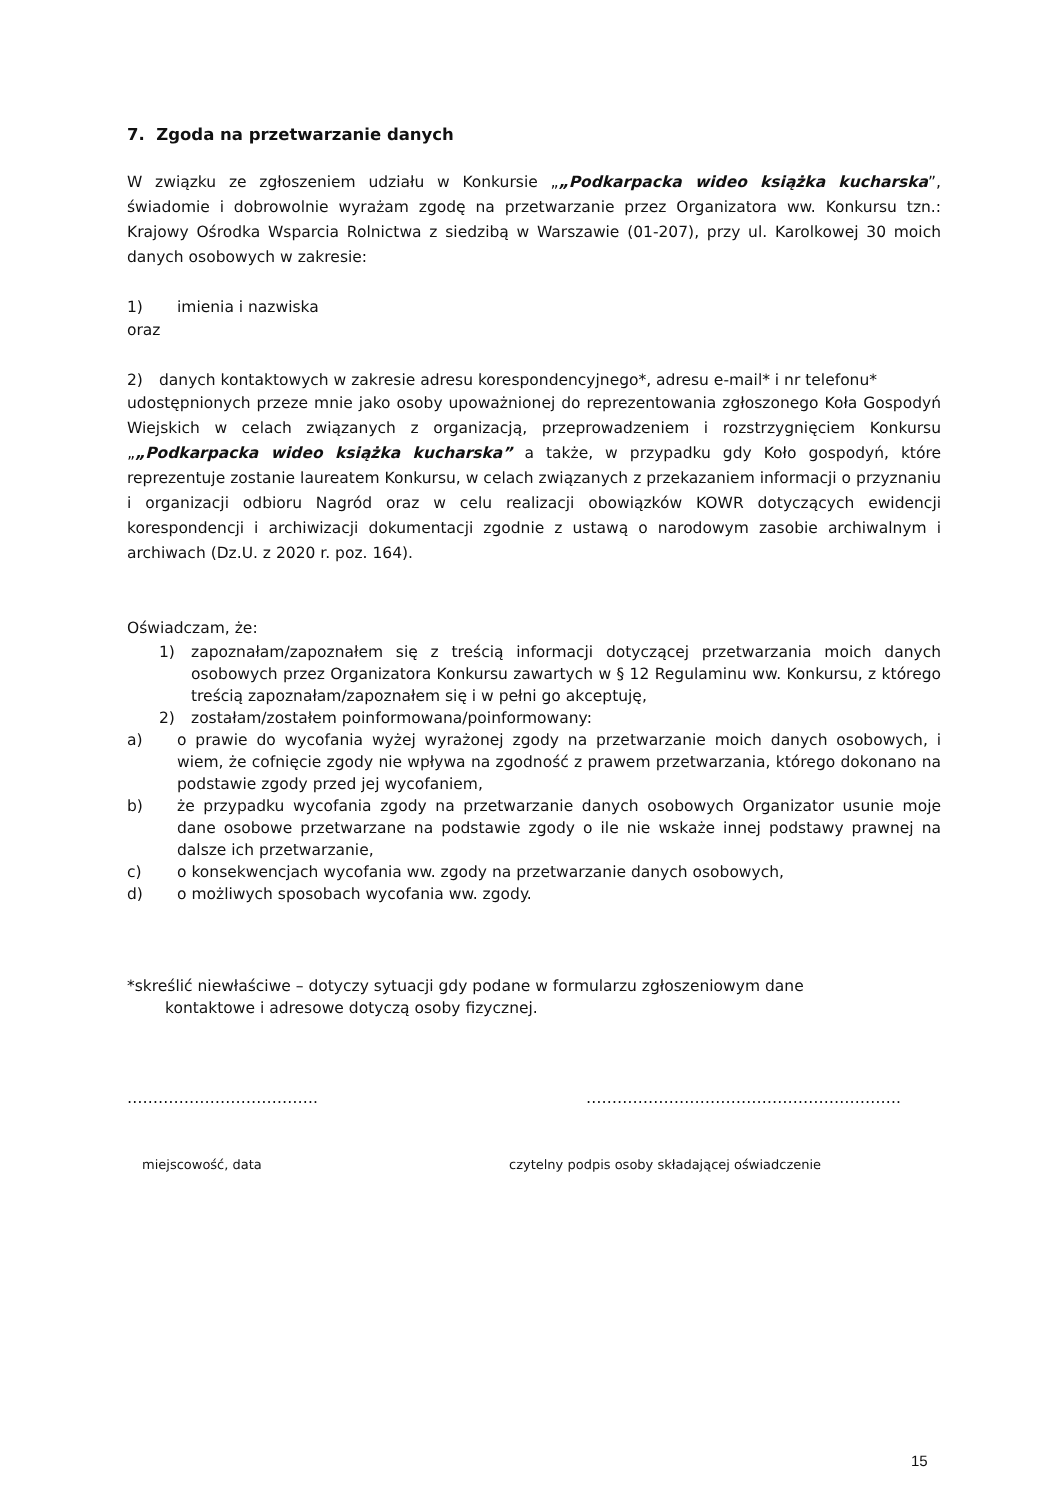7. Zgoda na przetwarzanie danych
W związku ze zgłoszeniem udziału w Konkursie „„Podkarpacka wideo książka kucharska”, świadomie i dobrowolnie wyrażam zgodę na przetwarzanie przez Organizatora ww. Konkursu tzn.: Krajowy Ośrodka Wsparcia Rolnictwa z siedzibą w Warszawie (01-207), przy ul. Karolkowej 30 moich danych osobowych w zakresie:
1) imienia i nazwiska
oraz
2) danych kontaktowych w zakresie adresu korespondencyjnego*, adresu e-mail* i nr telefonu*
udostępnionych przeze mnie jako osoby upoważnionej do reprezentowania zgłoszonego Koła Gospodyń Wiejskich w celach związanych z organizacją, przeprowadzeniem i rozstrzygnięciem Konkursu „„Podkarpacka wideo książka kucharska” a także, w przypadku gdy Koło gospodyń, które reprezentuje zostanie laureatem Konkursu, w celach związanych z przekazaniem informacji o przyznaniu i organizacji odbioru Nagród oraz w celu realizacji obowiązków KOWR dotyczących ewidencji korespondencji i archiwizacji dokumentacji zgodnie z ustawą o narodowym zasobie archiwalnym i archiwach (Dz.U. z 2020 r. poz. 164).
Oświadczam, że:
1) zapoznałam/zapoznałem się z treścią informacji dotyczącej przetwarzania moich danych osobowych przez Organizatora Konkursu zawartych w § 12 Regulaminu ww. Konkursu, z którego treścią zapoznałam/zapoznałem się i w pełni go akceptuję,
2) zostałam/zostałem poinformowana/poinformowany:
a) o prawie do wycofania wyżej wyrażonej zgody na przetwarzanie moich danych osobowych, i wiem, że cofnięcie zgody nie wpływa na zgodność z prawem przetwarzania, którego dokonano na podstawie zgody przed jej wycofaniem,
b) że przypadku wycofania zgody na przetwarzanie danych osobowych Organizator usunie moje dane osobowe przetwarzane na podstawie zgody o ile nie wskaże innej podstawy prawnej na dalsze ich przetwarzanie,
c) o konsekwencjach wycofania ww. zgody na przetwarzanie danych osobowych,
d) o możliwych sposobach wycofania ww. zgody.
*skreślić niewłaściwe – dotyczy sytuacji gdy podane w formularzu zgłoszeniowym dane
kontaktowe i adresowe dotyczą osoby fizycznej.
………………………………. …………………………………………………….
miejscowość, data czytelny podpis osoby składającej oświadczenie
15